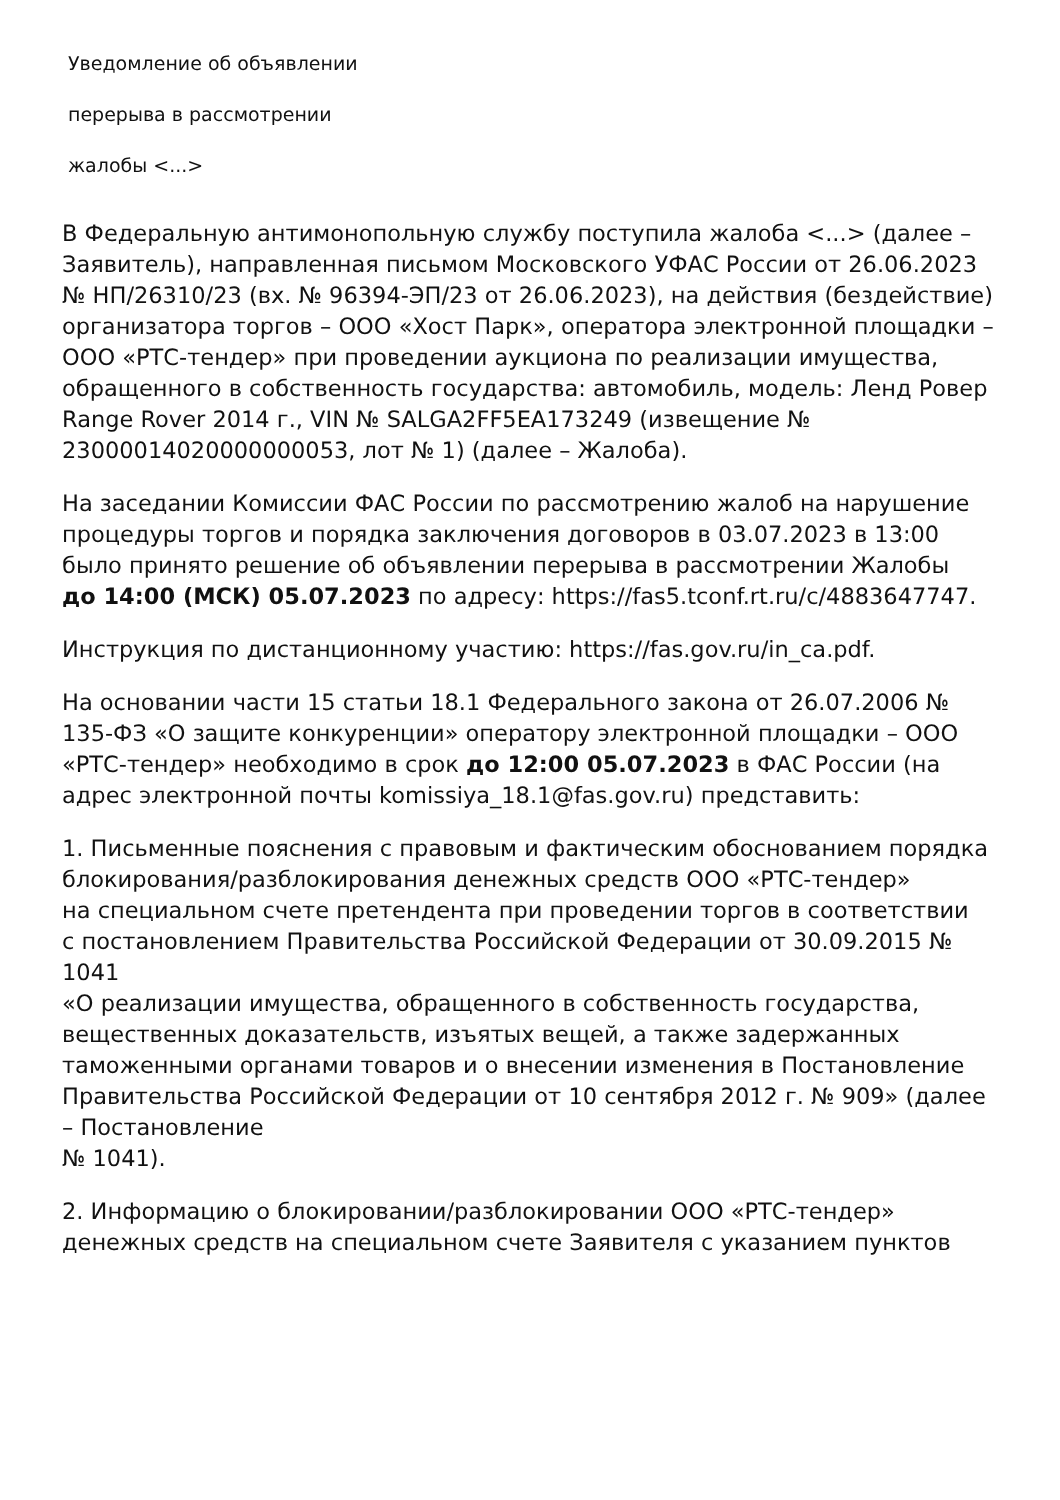Уведомление об объявлении
перерыва в рассмотрении
жалобы <...>
В Федеральную антимонопольную службу поступила жалоба <...> (далее – Заявитель), направленная письмом Московского УФАС России от 26.06.2023 № НП/26310/23 (вх. № 96394-ЭП/23 от 26.06.2023), на действия (бездействие) организатора торгов – ООО «Хост Парк», оператора электронной площадки – ООО «РТС-тендер» при проведении аукциона по реализации имущества, обращенного в собственность государства: автомобиль, модель: Ленд Ровер Range Rover 2014 г., VIN № SALGA2FF5EA173249 (извещение № 23000014020000000053, лот № 1) (далее – Жалоба).
На заседании Комиссии ФАС России по рассмотрению жалоб на нарушение
процедуры торгов и порядка заключения договоров в 03.07.2023 в 13:00 было принято решение об объявлении перерыва в рассмотрении Жалобы
до 14:00 (МСК) 05.07.2023 по адресу: https://fas5.tconf.rt.ru/c/4883647747.
Инструкция по дистанционному участию: https://fas.gov.ru/in_ca.pdf.
На основании части 15 статьи 18.1 Федерального закона от 26.07.2006 № 135-ФЗ «О защите конкуренции» оператору электронной площадки – ООО «РТС-тендер» необходимо в срок до 12:00 05.07.2023 в ФАС России (на адрес электронной почты komissiya_18.1@fas.gov.ru) представить:
1. Письменные пояснения с правовым и фактическим обоснованием порядка блокирования/разблокирования денежных средств ООО «РТС-тендер»
на специальном счете претендента при проведении торгов в соответствии
с постановлением Правительства Российской Федерации от 30.09.2015 № 1041
«О реализации имущества, обращенного в собственность государства, вещественных доказательств, изъятых вещей, а также задержанных таможенными органами товаров и о внесении изменения в Постановление Правительства Российской Федерации от 10 сентября 2012 г. № 909» (далее – Постановление
№ 1041).
2. Информацию о блокировании/разблокировании ООО «РТС-тендер» денежных средств на специальном счете Заявителя с указанием пунктов